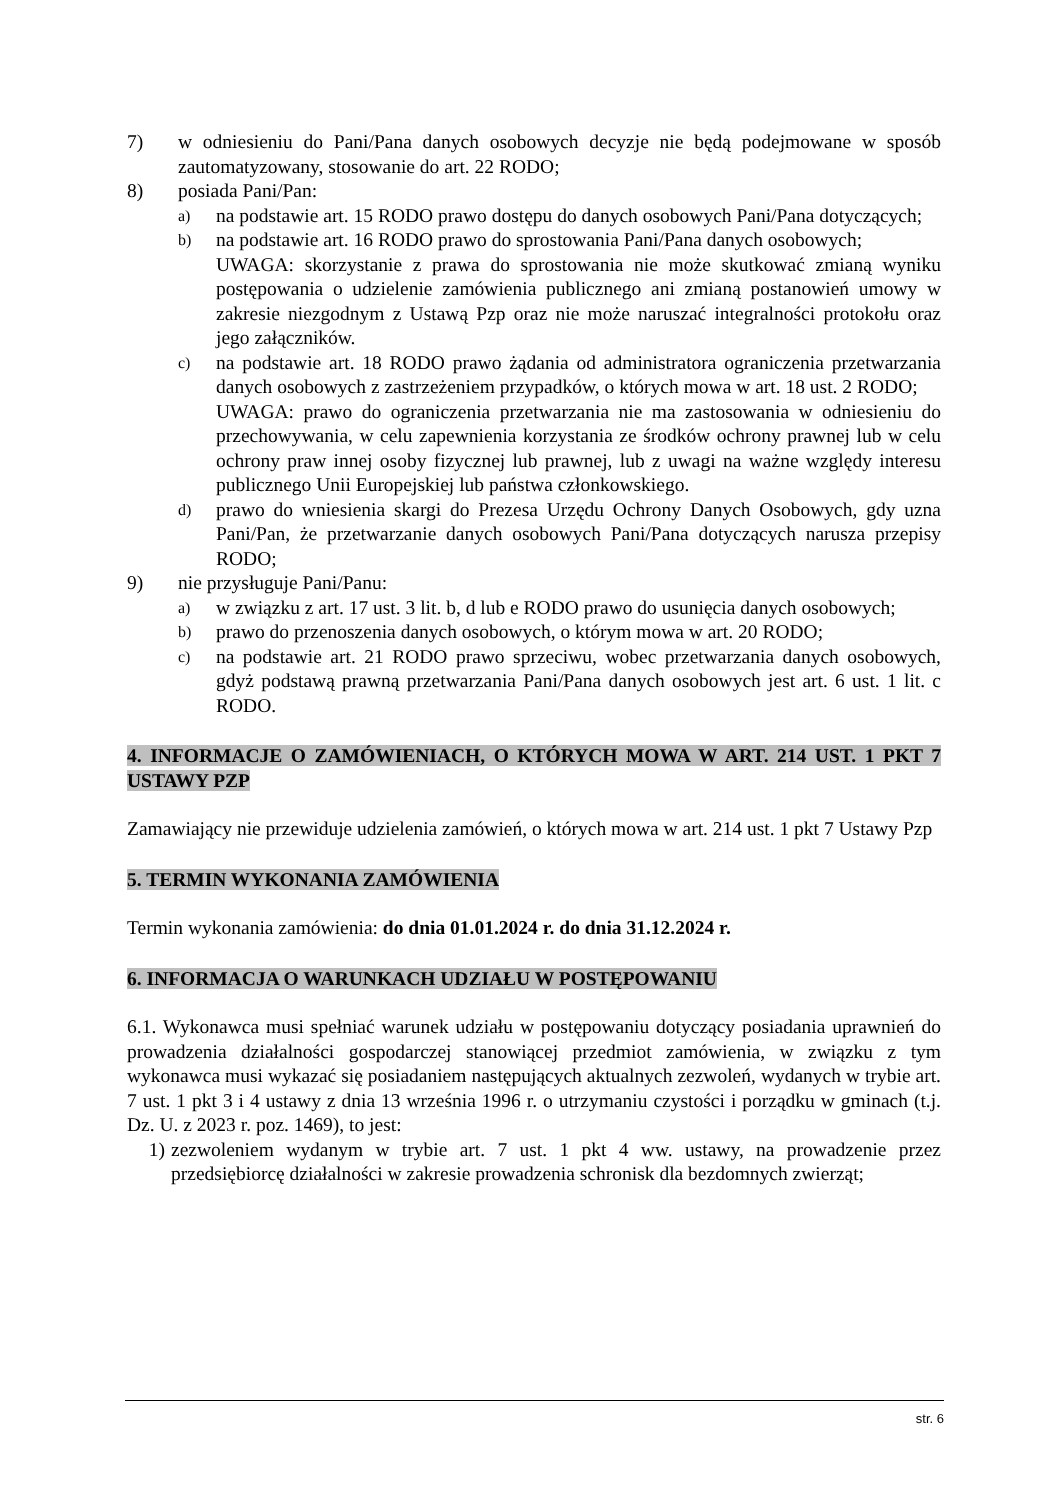7) w odniesieniu do Pani/Pana danych osobowych decyzje nie będą podejmowane w sposób zautomatyzowany, stosowanie do art. 22 RODO;
8) posiada Pani/Pan:
a)
na podstawie art. 15 RODO prawo dostępu do danych osobowych Pani/Pana dotyczących;
b)
na podstawie art. 16 RODO prawo do sprostowania Pani/Pana danych osobowych;
UWAGA: skorzystanie z prawa do sprostowania nie może skutkować zmianą wyniku postępowania o udzielenie zamówienia publicznego ani zmianą postanowień umowy w zakresie niezgodnym z Ustawą Pzp oraz nie może naruszać integralności protokołu oraz jego załączników.
c)
na podstawie art. 18 RODO prawo żądania od administratora ograniczenia przetwarzania danych osobowych z zastrzeżeniem przypadków, o których mowa w art. 18 ust. 2 RODO;
UWAGA: prawo do ograniczenia przetwarzania nie ma zastosowania w odniesieniu do przechowywania, w celu zapewnienia korzystania ze środków ochrony prawnej lub w celu ochrony praw innej osoby fizycznej lub prawnej, lub z uwagi na ważne względy interesu publicznego Unii Europejskiej lub państwa członkowskiego.
d)
prawo do wniesienia skargi do Prezesa Urzędu Ochrony Danych Osobowych, gdy uzna Pani/Pan, że przetwarzanie danych osobowych Pani/Pana dotyczących narusza przepisy RODO;
9) nie przysługuje Pani/Panu:
a)
w związku z art. 17 ust. 3 lit. b, d lub e RODO prawo do usunięcia danych osobowych;
b)
prawo do przenoszenia danych osobowych, o którym mowa w art. 20 RODO;
c)
na podstawie art. 21 RODO prawo sprzeciwu, wobec przetwarzania danych osobowych, gdyż podstawą prawną przetwarzania Pani/Pana danych osobowych jest art. 6 ust. 1 lit. c RODO.
4. INFORMACJE O ZAMÓWIENIACH, O KTÓRYCH MOWA W ART. 214 UST. 1 PKT 7 USTAWY PZP
Zamawiający nie przewiduje udzielenia zamówień, o których mowa w art. 214 ust. 1 pkt 7 Ustawy Pzp
5. TERMIN WYKONANIA ZAMÓWIENIA
Termin wykonania zamówienia: do dnia 01.01.2024 r. do dnia 31.12.2024 r.
6. INFORMACJA O WARUNKACH UDZIAŁU W POSTĘPOWANIU
6.1. Wykonawca musi spełniać warunek udziału w postępowaniu dotyczący posiadania uprawnień do prowadzenia działalności gospodarczej stanowiącej przedmiot zamówienia, w związku z tym wykonawca musi wykazać się posiadaniem następujących aktualnych zezwoleń, wydanych w trybie art. 7 ust. 1 pkt 3 i 4 ustawy z dnia 13 września 1996 r. o utrzymaniu czystości i porządku w gminach (t.j. Dz. U. z 2023 r. poz. 1469), to jest:
1) zezwoleniem wydanym w trybie art. 7 ust. 1 pkt 4 ww. ustawy, na prowadzenie przez przedsiębiorcę działalności w zakresie prowadzenia schronisk dla bezdomnych zwierząt;
str. 6